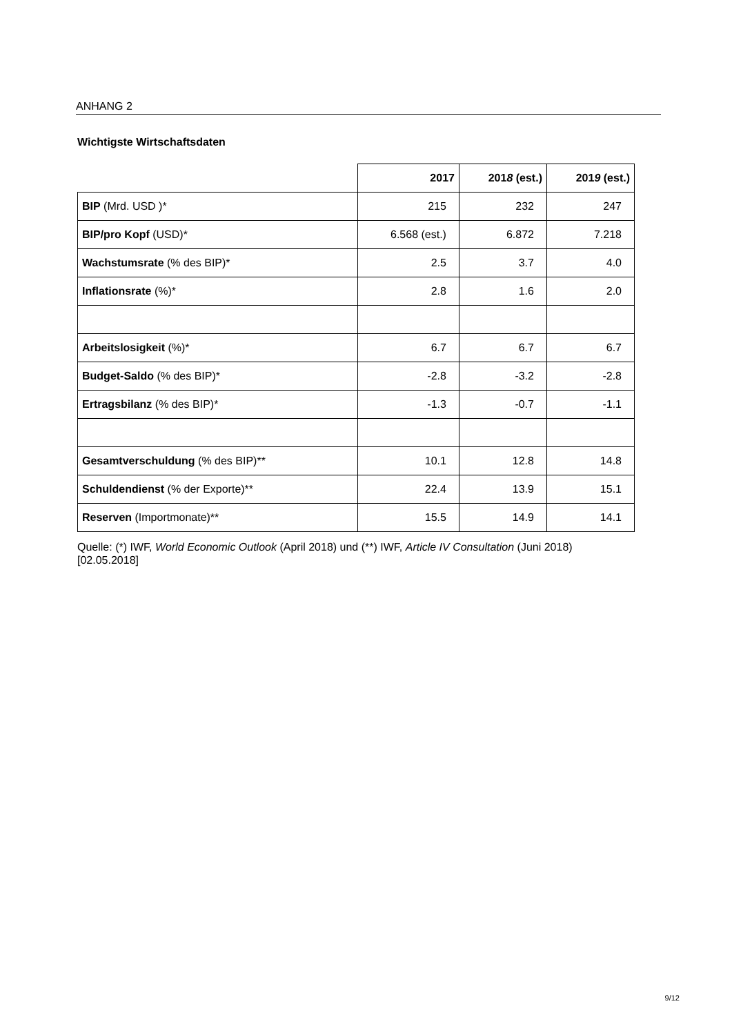ANHANG 2
Wichtigste Wirtschaftsdaten
| | 2017 | 201 8 (est.) | 201 9 (est.) |
| BIP (Mrd. USD )* | 215 | 232 | 247 |
| BIP/pro Kopf (USD)* | 6.568 (est.) | 6.872 | 7.218 |
| Wachstumsrate (% des BIP)* | 2.5 | 3.7 | 4.0 |
| Inflationsrate (%)* | 2.8 | 1.6 | 2.0 |
| Arbeitslosigkeit (%)* | 6.7 | 6.7 | 6.7 |
| Budget-Saldo (% des BIP)* | -2.8 | -3.2 | -2.8 |
| Ertragsbilanz (% des BIP)* | -1.3 | -0.7 | -1.1 |
| Gesamtverschuldung (% des BIP)** | 10.1 | 12.8 | 14.8 |
| Schuldendienst (% der Exporte)** | 22.4 | 13.9 | 15.1 |
| Reserven (Importmonate)** | 15.5 | 14.9 | 14.1 |
Quelle: (*) IWF, World Economic Outlook (April 2018) und (**) IWF, Article IV Consultation (Juni 2018)
[02.05.2018]
9/12